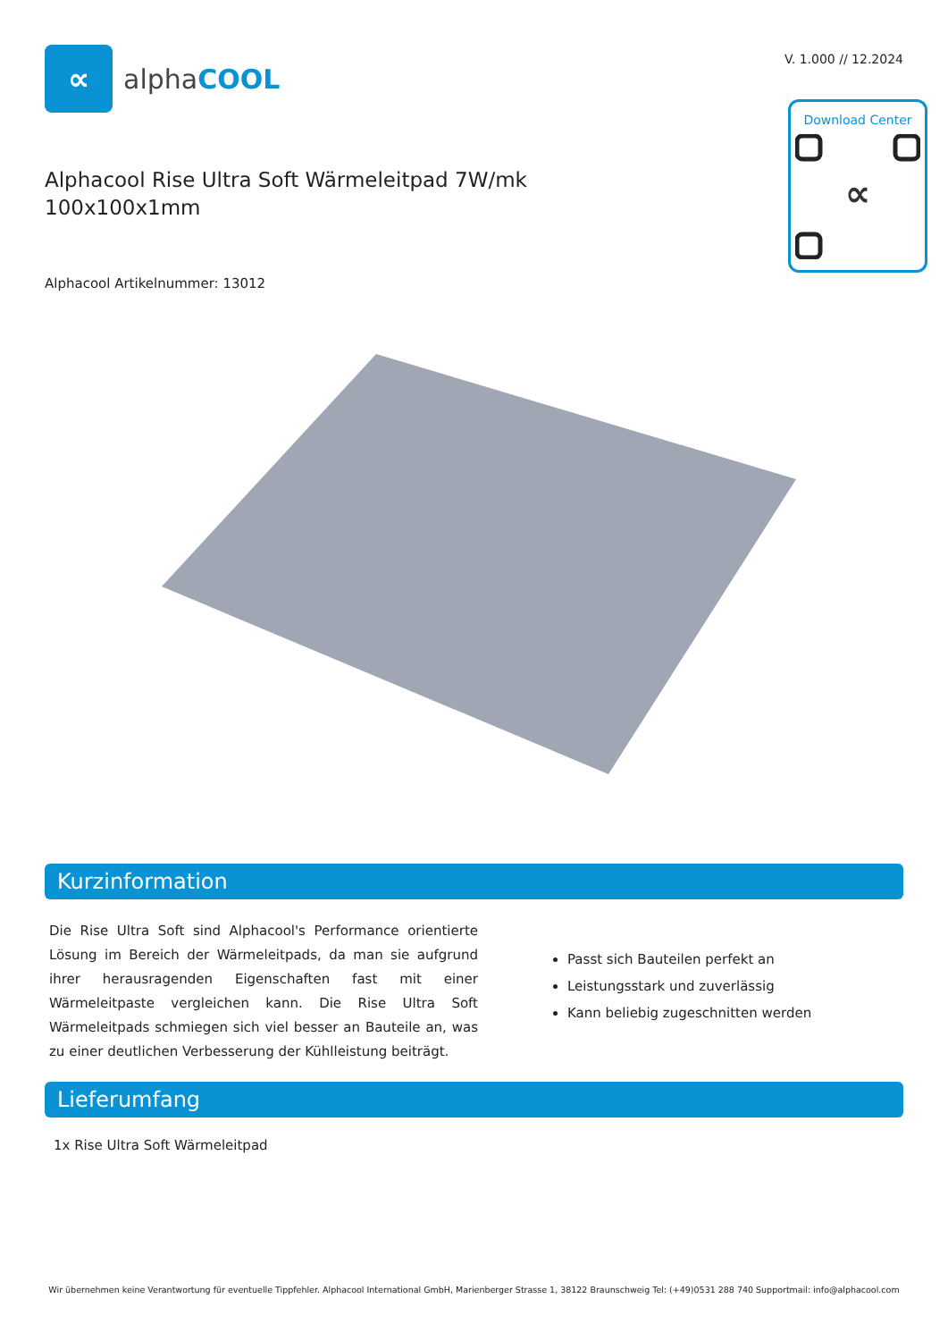∝
alphaCOOL
V. 1.000 // 12.2024
Download Center
∝
Alphacool Rise Ultra Soft Wärmeleitpad 7W/mk
100x100x1mm
Alphacool Artikelnummer: 13012
Kurzinformation
Die Rise Ultra Soft sind Alphacool's Performance orientierte Lösung im Bereich der Wärmeleitpads, da man sie aufgrund ihrer herausragenden Eigenschaften fast mit einer Wärmeleitpaste vergleichen kann. Die Rise Ultra Soft Wärmeleitpads schmiegen sich viel besser an Bauteile an, was zu einer deutlichen Verbesserung der Kühlleistung beiträgt.
Passt sich Bauteilen perfekt an
Leistungsstark und zuverlässig
Kann beliebig zugeschnitten werden
Lieferumfang
1x Rise Ultra Soft Wärmeleitpad
Wir übernehmen keine Verantwortung für eventuelle Tippfehler. Alphacool International GmbH, Marienberger Strasse 1, 38122 Braunschweig Tel: (+49)0531 288 740 Supportmail: info@alphacool.com